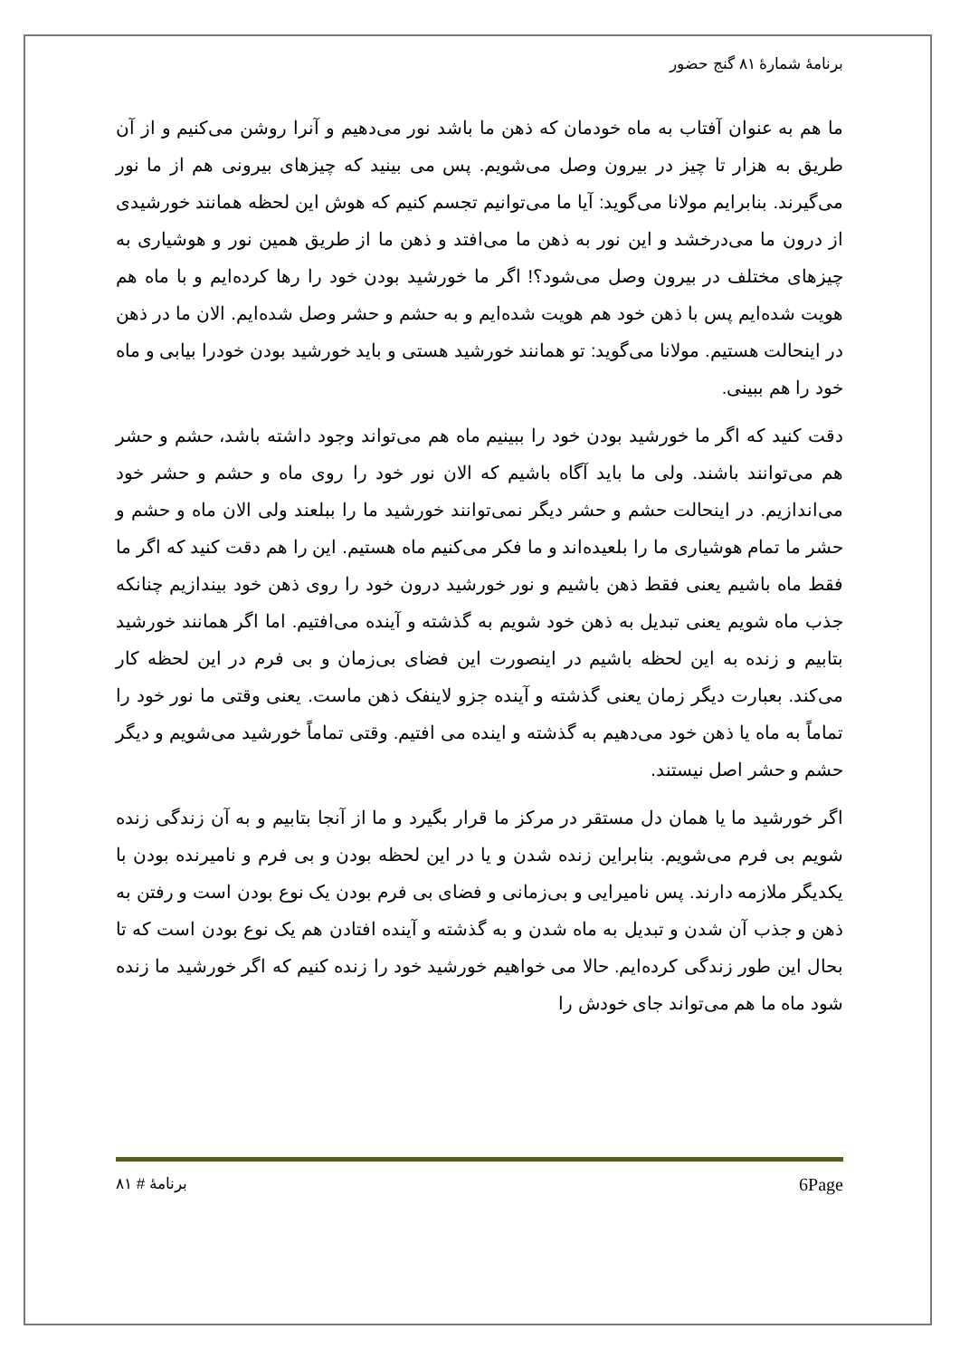برنامهٔ شمارهٔ ۸۱ گنج حضور
ما هم به عنوان آفتاب به ماه خودمان که ذهن ما باشد نور می‌دهیم و آنرا روشن می‌کنیم و از آن طریق به هزار تا چیز در بیرون وصل می‌شویم. پس می بینید که چیزهای بیرونی هم از ما نور می‌گیرند. بنابرایم مولانا می‌گوید: آیا ما می‌توانیم تجسم کنیم که هوش این لحظه همانند خورشیدی از درون ما می‌درخشد و این نور به ذهن ما می‌افتد و ذهن ما از طریق همین نور و هوشیاری به چیزهای مختلف در بیرون وصل می‌شود؟! اگر ما خورشید بودن خود را رها کرده‌ایم و با ماه هم هویت شده‌ایم پس با ذهن خود هم هویت شده‌ایم و به حشم و حشر وصل شده‌ایم. الان ما در ذهن در اینحالت هستیم. مولانا می‌گوید: تو همانند خورشید هستی و باید خورشید بودن خودرا بیابی و ماه خود را هم ببینی.
دقت کنید که اگر ما خورشید بودن خود را ببینیم ماه هم می‌تواند وجود داشته باشد، حشم و حشر هم می‌توانند باشند. ولی ما باید آگاه باشیم که الان نور خود را روی ماه و حشم و حشر خود می‌اندازیم. در اینحالت حشم و حشر دیگر نمی‌توانند خورشید ما را ببلعند ولی الان ماه و حشم و حشر ما تمام هوشیاری ما را بلعیده‌اند و ما فکر می‌کنیم ماه هستیم. این را هم دقت کنید که اگر ما فقط ماه باشیم یعنی فقط ذهن باشیم و نور خورشید درون خود را روی ذهن خود بیندازیم چنانکه جذب ماه شویم یعنی تبدیل به ذهن خود شویم به گذشته و آینده می‌افتیم. اما اگر همانند خورشید بتابیم و زنده به این لحظه باشیم در اینصورت این فضای بی‌زمان و بی فرم در این لحظه کار می‌کند. بعبارت دیگر زمان یعنی گذشته و آینده جزو لاینفک ذهن ماست. یعنی وقتی ما نور خود را تماماً به ماه یا ذهن خود می‌دهیم به گذشته و اینده می افتیم. وقتی تماماً خورشید می‌شویم و دیگر حشم و حشر اصل نیستند.
اگر خورشید ما یا همان دل مستقر در مرکز ما قرار بگیرد و ما از آنجا بتابیم و به آن زندگی زنده شویم بی فرم می‌شویم. بنابراین زنده شدن و یا در این لحظه بودن و بی فرم و نامیرنده بودن با یکدیگر ملازمه دارند. پس نامیرایی و بی‌زمانی و فضای بی فرم بودن یک نوع بودن است و رفتن به ذهن و جذب آن شدن و تبدیل به ماه شدن و به گذشته و آینده افتادن هم یک نوع بودن است که تا بحال این طور زندگی کرده‌ایم. حالا می خواهیم خورشید خود را زنده کنیم که اگر خورشید ما زنده شود ماه ما هم می‌تواند جای خودش را
برنامهٔ # ۸۱ 6Page